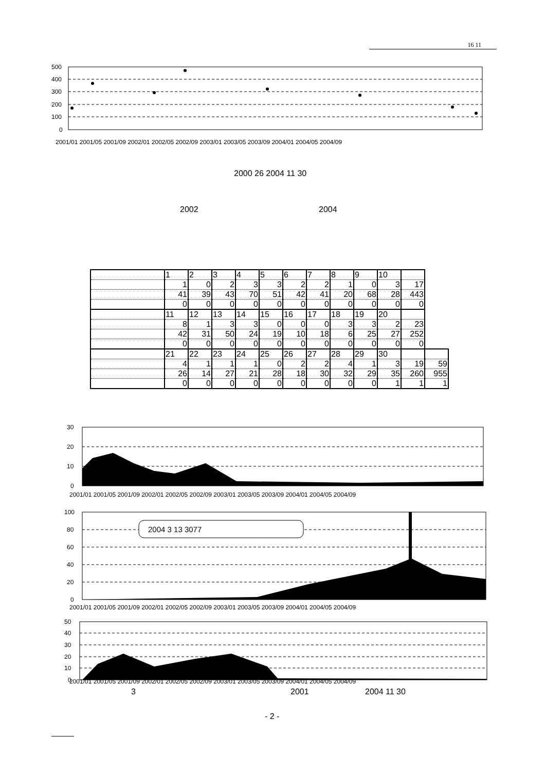16 11
500
400
300
200
100
0
2001/01 2001/05 2001/09 2002/01 2002/05 2002/09 2003/01 2003/05 2003/09 2004/01 2004/05 2004/09
2000 26 2004 11 30
2002 2004
| | 1 | 2 | 3 | 4 | 5 | 6 | 7 | 8 | 9 | 10 | | |
| | 1 | 0 | 2 | 3 | 3 | 2 | 2 | 1 | 0 | 3 | 17 | |
| | 41 | 39 | 43 | 70 | 51 | 42 | 41 | 20 | 68 | 28 | 443 | |
| | 0 | 0 | 0 | 0 | 0 | 0 | 0 | 0 | 0 | 0 | 0 | |
| | 11 | 12 | 13 | 14 | 15 | 16 | 17 | 18 | 19 | 20 | | |
| | 8 | 1 | 3 | 3 | 0 | 0 | 0 | 3 | 3 | 2 | 23 | |
| | 42 | 31 | 50 | 24 | 19 | 10 | 18 | 6 | 25 | 27 | 252 | |
| | 0 | 0 | 0 | 0 | 0 | 0 | 0 | 0 | 0 | 0 | 0 | |
| | 21 | 22 | 23 | 24 | 25 | 26 | 27 | 28 | 29 | 30 | | |
| | 4 | 1 | 1 | 1 | 0 | 2 | 2 | 4 | 1 | 3 | 19 | 59 |
| | 26 | 14 | 27 | 21 | 28 | 18 | 30 | 32 | 29 | 35 | 260 | 955 |
| | 0 | 0 | 0 | 0 | 0 | 0 | 0 | 0 | 0 | 1 | 1 | 1 |
30
20
10
0
2001/01 2001/05 2001/09 2002/01 2002/05 2002/09 2003/01 2003/05 2003/09 2004/01 2004/05 2004/09
2004 3 13 3077
100
80
60
40
20
0
2001/01 2001/05 2001/09 2002/01 2002/05 2002/09 2003/01 2003/05 2003/09 2004/01 2004/05 2004/09
50
40
30
20
10
0
2001/01 2001/05 2001/09 2002/01 2002/05 2002/09 2003/01 2003/05 2003/09 2004/01 2004/05 2004/09
3 2001 2004 11 30
- 2 -